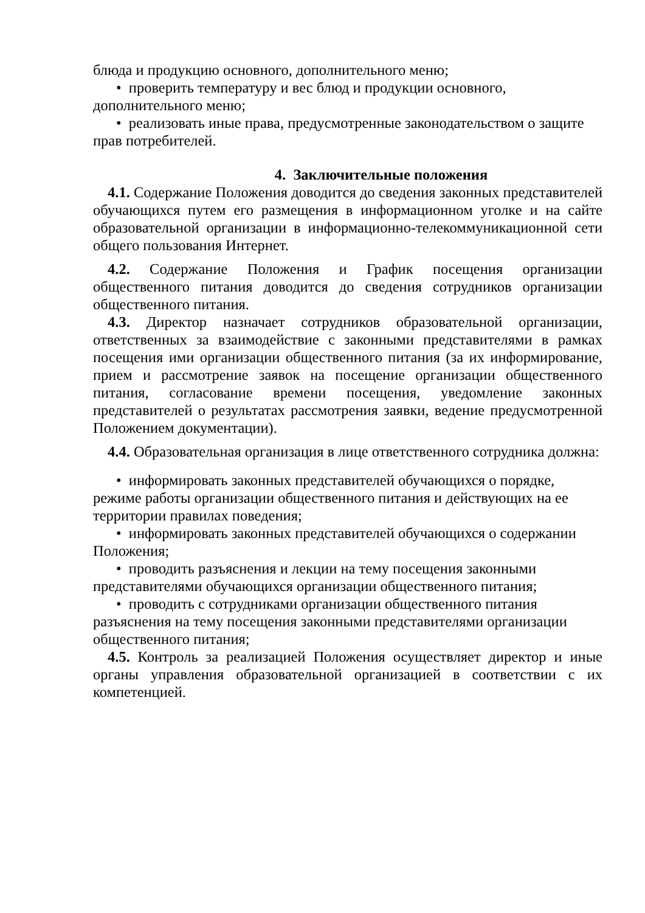блюда и продукцию основного, дополнительного меню;
• проверить температуру и вес блюд и продукции основного, дополнительного меню;
• реализовать иные права, предусмотренные законодательством о защите прав потребителей.
4. Заключительные положения
4.1. Содержание Положения доводится до сведения законных представителей обучающихся путем его размещения в информационном уголке и на сайте образовательной организации в информационно-телекоммуникационной сети общего пользования Интернет.
4.2. Содержание Положения и График посещения организации общественного питания доводится до сведения сотрудников организации общественного питания.
4.3. Директор назначает сотрудников образовательной организации, ответственных за взаимодействие с законными представителями в рамках посещения ими организации общественного питания (за их информирование, прием и рассмотрение заявок на посещение организации общественного питания, согласование времени посещения, уведомление законных представителей о результатах рассмотрения заявки, ведение предусмотренной Положением документации).
4.4. Образовательная организация в лице ответственного сотрудника должна:
• информировать законных представителей обучающихся о порядке, режиме работы организации общественного питания и действующих на ее территории правилах поведения;
• информировать законных представителей обучающихся о содержании Положения;
• проводить разъяснения и лекции на тему посещения законными представителями обучающихся организации общественного питания;
• проводить с сотрудниками организации общественного питания разъяснения на тему посещения законными представителями организации общественного питания;
4.5. Контроль за реализацией Положения осуществляет директор и иные органы управления образовательной организацией в соответствии с их компетенцией.